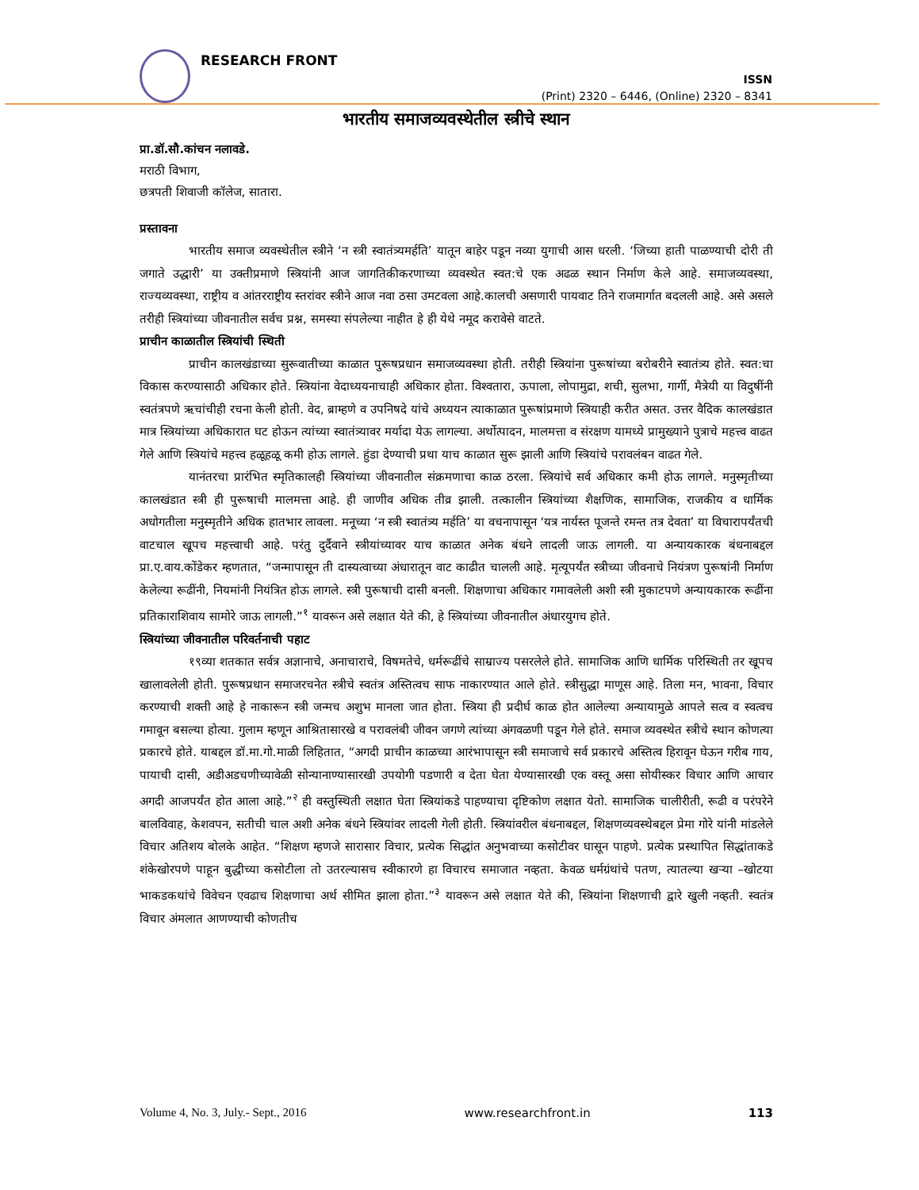RESEARCH FRONT
ISSN
(Print) 2320 – 6446, (Online) 2320 – 8341
भारतीय समाजव्यवस्थेतील स्त्रीचे स्थान
प्रा.डॉ.सौ.कांचन नलावडे.
मराठी विभाग,
छत्रपती शिवाजी कॉलेज, सातारा.
प्रस्तावना
भारतीय समाज व्यवस्थेतील स्त्रीने ‘न स्त्री स्वातंत्र्यमर्हति’ यातून बाहेर पडून नव्या युगाची आस धरली. ‘जिच्या हाती पाळण्याची दोरी ती जगाते उद्धारी’ या उक्तीप्रमाणे स्त्रियांनी आज जागतिकीकरणाच्या व्यवस्थेत स्वत:चे एक अढळ स्थान निर्माण केले आहे. समाजव्यवस्था, राज्यव्यवस्था, राष्ट्रीय व आंतरराष्ट्रीय स्तरांवर स्त्रीने आज नवा ठसा उमटवला आहे.कालची असणारी पायवाट तिने राजमार्गात बदलली आहे. असे असले तरीही स्त्रियांच्या जीवनातील सर्वच प्रश्न, समस्या संपलेल्या नाहीत हे ही येथे नमूद करावेसे वाटते.
प्राचीन काळातील स्त्रियांची स्थिती
प्राचीन कालखंडाच्या सुरूवातीच्या काळात पुरूषप्रधान समाजव्यवस्था होती. तरीही स्त्रियांना पुरूषांच्या बरोबरीने स्वातंत्र्य होते. स्वत:चा विकास करण्यासाठी अधिकार होते. स्त्रियांना वेदाध्ययनाचाही अधिकार होता. विश्‍वतारा, ऊपाला, लोपामुद्रा, शची, सुलभा, गार्गी, मैत्रेयी या विदुषींनी स्वतंत्रपणे ऋचांचीही रचना केली होती. वेद, ब्राम्हणे व उपनिषदे यांचे अध्ययन त्याकाळात पुरूषांप्रमाणे स्त्रियाही करीत असत. उत्तर वैदिक कालखंडात मात्र स्त्रियांच्या अधिकारात घट होऊन त्यांच्या स्वातंत्र्यावर मर्यादा येऊ लागल्या. अर्थोत्पादन, मालमत्ता व संरक्षण यामध्ये प्रामुख्याने पुत्राचे महत्त्व वाढत गेले आणि स्त्रियांचे महत्त्व हळूहळू कमी होऊ लागले. हुंडा देण्याची प्रथा याच काळात सुरू झाली आणि स्त्रियांचे परावलंबन वाढत गेले.
यानंतरचा प्रारंभित स्मृतिकालही स्त्रियांच्या जीवनातील संक्रमणाचा काळ ठरला. स्त्रियांचे सर्व अधिकार कमी होऊ लागले. मनुस्मृतीच्या कालखंडात स्त्री ही पुरूषाची मालमत्ता आहे. ही जाणीव अधिक तीव्र झाली. तत्कालीन स्त्रियांच्या शैक्षणिक, सामाजिक, राजकीय व धार्मिक अधोगतीला मनुस्मृतीने अधिक हातभार लावला. मनूच्या ‘न स्त्री स्वातंत्र्य मर्हति’ या वचनापासून ‘यत्र नार्यस्त पूजन्ते रमन्त तत्र देवता’ या विचारापर्यंतची वाटचाल खूपच महत्त्वाची आहे. परंतु दुर्दैवाने स्त्रीयांच्यावर याच काळात अनेक बंधने लादली जाऊ लागली. या अन्यायकारक बंधनाबद्दल प्रा.ए.वाय.कोंडेकर म्हणतात, “जन्मापासून ती दास्यत्वाच्या अंधारातून वाट काढीत चालली आहे. मृत्यूपर्यंत स्त्रीच्या जीवनाचे नियंत्रण पुरूषांनी निर्माण केलेल्या रूढींनी, नियमांनी नियंत्रित होऊ लागले. स्त्री पुरूषाची दासी बनली. शिक्षणाचा अधिकार गमावलेली अशी स्त्री मुकाटपणे अन्यायकारक रूढींना प्रतिकाराशिवाय सामोरे जाऊ लागली.”<sup>१</sup> यावरून असे लक्षात येते की, हे स्त्रियांच्या जीवनातील अंधारयुगच होते.
स्त्रियांच्या जीवनातील परिवर्तनाची पहाट
१९व्या शतकात सर्वत्र अज्ञानाचे, अनाचाराचे, विषमतेचे, धर्मरूढींचे साम्राज्य पसरलेले होते. सामाजिक आणि धार्मिक परिस्थिती तर खूपच खालावलेली होती. पुरूषप्रधान समाजरचनेत स्त्रीचे स्वतंत्र अस्तित्वच साफ नाकारण्यात आले होते. स्त्रीसुद्धा माणूस आहे. तिला मन, भावना, विचार करण्याची शक्ती आहे हे नाकारून स्त्री जन्मच अशुभ मानला जात होता. स्त्रिया ही प्रदीर्घ काळ होत आलेल्या अन्यायामुळे आपले सत्व व स्वत्वच गमावून बसल्या होत्या. गुलाम म्हणून आश्रितासारखे व परावलंबी जीवन जगणे त्यांच्या अंगवळणी पडून गेले होते. समाज व्यवस्थेत स्त्रीचे स्थान कोणत्या प्रकारचे होते. याबद्दल डॉ.मा.गो.माळी लिहितात, “अगदी प्राचीन काळच्या आरंभापासून स्त्री समाजाचे सर्व प्रकारचे अस्तित्व हिरावून घेऊन गरीब गाय, पायाची दासी, अडीअडचणीच्यावेळी सोन्यानाण्यासारखी उपयोगी पडणारी व देता घेता येण्यासारखी एक वस्तू असा सोयीस्कर विचार आणि आचार अगदी आजपर्यंत होत आला आहे.”<sup>२</sup> ही वस्तुस्थिती लक्षात घेता स्त्रियांकडे पाहण्याचा दृष्टिकोण लक्षात येतो. सामाजिक चालीरीती, रूढी व परंपरेने बालविवाह, केशवपन, सतीची चाल अशी अनेक बंधने स्त्रियांवर लादली गेली होती. स्त्रियांवरील बंधनाबद्दल, शिक्षणव्यवस्थेबद्दल प्रेमा गोरे यांनी मांडलेले विचार अतिशय बोलके आहेत. “शिक्षण म्हणजे सारासार विचार, प्रत्येक सिद्धांत अनुभवाच्या कसोटीवर घासून पाहणे. प्रत्येक प्रस्थापित सिद्धांताकडे शंकेखोरपणे पाहून बुद्धीच्या कसोटीला तो उतरल्यासच स्वीकारणे हा विचारच समाजात नव्हता. केवळ धर्मग्रंथांचे पतण, त्यातल्या खऱ्या –खोटया भाकडकथांचे विवेचन एवढाच शिक्षणाचा अर्थ सीमित झाला होता.”<sup>३</sup> यावरून असे लक्षात येते की, स्त्रियांना शिक्षणाची द्वारे खुली नव्हती. स्वतंत्र विचार अंमलात आणण्याची कोणतीच
Volume 4, No. 3, July.- Sept., 2016 www.researchfront.in 113